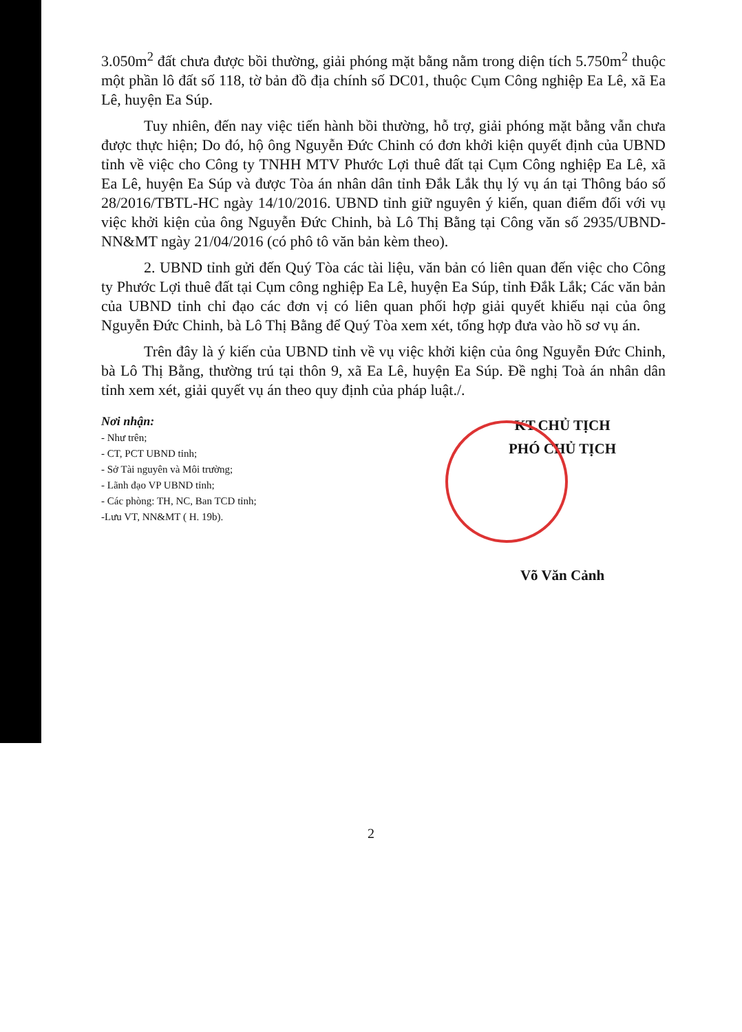3.050m<sup>2</sup> đất chưa được bồi thường, giải phóng mặt bằng nằm trong diện tích 5.750m<sup>2</sup> thuộc một phần lô đất số 118, tờ bản đồ địa chính số DC01, thuộc Cụm Công nghiệp Ea Lê, xã Ea Lê, huyện Ea Súp.
Tuy nhiên, đến nay việc tiến hành bồi thường, hỗ trợ, giải phóng mặt bằng vẫn chưa được thực hiện; Do đó, hộ ông Nguyễn Đức Chinh có đơn khởi kiện quyết định của UBND tỉnh về việc cho Công ty TNHH MTV Phước Lợi thuê đất tại Cụm Công nghiệp Ea Lê, xã Ea Lê, huyện Ea Súp và được Tòa án nhân dân tỉnh Đắk Lắk thụ lý vụ án tại Thông báo số 28/2016/TBTL-HC ngày 14/10/2016. UBND tỉnh giữ nguyên ý kiến, quan điểm đối với vụ việc khởi kiện của ông Nguyễn Đức Chinh, bà Lô Thị Bằng tại Công văn số 2935/UBND-NN&MT ngày 21/04/2016 (có phô tô văn bản kèm theo).
2. UBND tỉnh gửi đến Quý Tòa các tài liệu, văn bản có liên quan đến việc cho Công ty Phước Lợi thuê đất tại Cụm công nghiệp Ea Lê, huyện Ea Súp, tỉnh Đắk Lắk; Các văn bản của UBND tỉnh chỉ đạo các đơn vị có liên quan phối hợp giải quyết khiếu nại của ông Nguyễn Đức Chinh, bà Lô Thị Bằng để Quý Tòa xem xét, tổng hợp đưa vào hồ sơ vụ án.
Trên đây là ý kiến của UBND tỉnh về vụ việc khởi kiện của ông Nguyễn Đức Chinh, bà Lô Thị Bằng, thường trú tại thôn 9, xã Ea Lê, huyện Ea Súp. Đề nghị Toà án nhân dân tỉnh xem xét, giải quyết vụ án theo quy định của pháp luật./.
Nơi nhận:
- Như trên;
- CT, PCT UBND tỉnh;
- Sở Tài nguyên và Môi trường;
- Lãnh đạo VP UBND tỉnh;
- Các phòng: TH, NC, Ban TCD tỉnh;
-Lưu VT, NN&MT ( H. 19b).
KT.CHỦ TỊCH
PHÓ CHỦ TỊCH
Võ Văn Cảnh
2